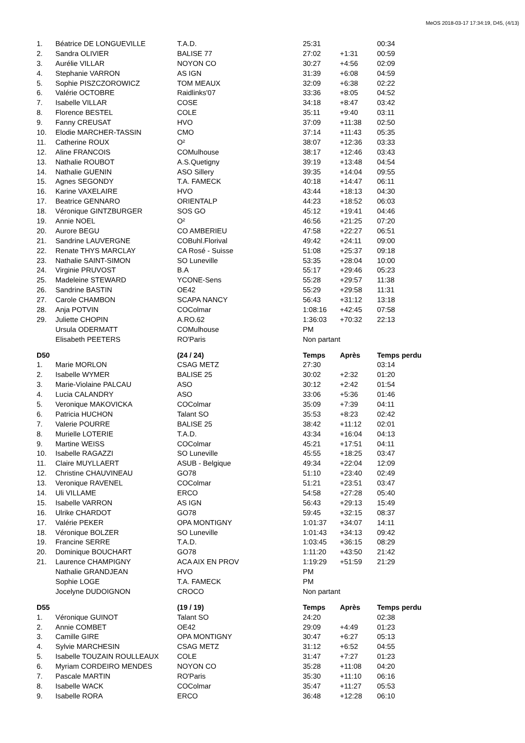MeOS 2018-03-17 17:34:19, D45, (4/13)
| 1. | Béatrice DE LONGUEVILLE | T.A.D. | 25:31 | | 00:34 |
| 2. | Sandra OLIVIER | BALISE 77 | 27:02 | +1:31 | 00:59 |
| 3. | Aurélie VILLAR | NOYON CO | 30:27 | +4:56 | 02:09 |
| 4. | Stephanie VARRON | AS IGN | 31:39 | +6:08 | 04:59 |
| 5. | Sophie PISZCZOROWICZ | TOM MEAUX | 32:09 | +6:38 | 02:22 |
| 6. | Valérie OCTOBRE | Raidlinks'07 | 33:36 | +8:05 | 04:52 |
| 7. | Isabelle VILLAR | COSE | 34:18 | +8:47 | 03:42 |
| 8. | Florence BESTEL | COLE | 35:11 | +9:40 | 03:11 |
| 9. | Fanny CREUSAT | HVO | 37:09 | +11:38 | 02:50 |
| 10. | Elodie MARCHER-TASSIN | CMO | 37:14 | +11:43 | 05:35 |
| 11. | Catherine ROUX | O² | 38:07 | +12:36 | 03:33 |
| 12. | Aline FRANCOIS | COMulhouse | 38:17 | +12:46 | 03:43 |
| 13. | Nathalie ROUBOT | A.S.Quetigny | 39:19 | +13:48 | 04:54 |
| 14. | Nathalie GUENIN | ASO Sillery | 39:35 | +14:04 | 09:55 |
| 15. | Agnes SEGONDY | T.A. FAMECK | 40:18 | +14:47 | 06:11 |
| 16. | Karine VAXELAIRE | HVO | 43:44 | +18:13 | 04:30 |
| 17. | Beatrice GENNARO | ORIENTALP | 44:23 | +18:52 | 06:03 |
| 18. | Véronique GINTZBURGER | SOS GO | 45:12 | +19:41 | 04:46 |
| 19. | Annie NOEL | O² | 46:56 | +21:25 | 07:20 |
| 20. | Aurore BEGU | CO AMBERIEU | 47:58 | +22:27 | 06:51 |
| 21. | Sandrine LAUVERGNE | COBuhl.Florival | 49:42 | +24:11 | 09:00 |
| 22. | Renate THYS MARCLAY | CA Rosé - Suisse | 51:08 | +25:37 | 09:18 |
| 23. | Nathalie SAINT-SIMON | SO Luneville | 53:35 | +28:04 | 10:00 |
| 24. | Virginie PRUVOST | B.A | 55:17 | +29:46 | 05:23 |
| 25. | Madeleine STEWARD | YCONE-Sens | 55:28 | +29:57 | 11:38 |
| 26. | Sandrine BASTIN | OE42 | 55:29 | +29:58 | 11:31 |
| 27. | Carole CHAMBON | SCAPA NANCY | 56:43 | +31:12 | 13:18 |
| 28. | Anja POTVIN | COColmar | 1:08:16 | +42:45 | 07:58 |
| 29. | Juliette CHOPIN | A.RO.62 | 1:36:03 | +70:32 | 22:13 |
| | Ursula ODERMATT | COMulhouse | PM | | |
| | Elisabeth PEETERS | RO'Paris | Non partant | | |
| D50 | | (24 / 24) | Temps | Après | Temps perdu |
| 1. | Marie MORLON | CSAG METZ | 27:30 | | 03:14 |
| 2. | Isabelle WYMER | BALISE 25 | 30:02 | +2:32 | 01:20 |
| 3. | Marie-Violaine PALCAU | ASO | 30:12 | +2:42 | 01:54 |
| 4. | Lucia CALANDRY | ASO | 33:06 | +5:36 | 01:46 |
| 5. | Veronique MAKOVICKA | COColmar | 35:09 | +7:39 | 04:11 |
| 6. | Patricia HUCHON | Talant SO | 35:53 | +8:23 | 02:42 |
| 7. | Valerie POURRE | BALISE 25 | 38:42 | +11:12 | 02:01 |
| 8. | Murielle LOTERIE | T.A.D. | 43:34 | +16:04 | 04:13 |
| 9. | Martine WEISS | COColmar | 45:21 | +17:51 | 04:11 |
| 10. | Isabelle RAGAZZI | SO Luneville | 45:55 | +18:25 | 03:47 |
| 11. | Claire MUYLLAERT | ASUB - Belgique | 49:34 | +22:04 | 12:09 |
| 12. | Christine CHAUVINEAU | GO78 | 51:10 | +23:40 | 02:49 |
| 13. | Veronique RAVENEL | COColmar | 51:21 | +23:51 | 03:47 |
| 14. | Uli VILLAME | ERCO | 54:58 | +27:28 | 05:40 |
| 15. | Isabelle VARRON | AS IGN | 56:43 | +29:13 | 15:49 |
| 16. | Ulrike CHARDOT | GO78 | 59:45 | +32:15 | 08:37 |
| 17. | Valérie PEKER | OPA MONTIGNY | 1:01:37 | +34:07 | 14:11 |
| 18. | Véronique BOLZER | SO Luneville | 1:01:43 | +34:13 | 09:42 |
| 19. | Francine SERRE | T.A.D. | 1:03:45 | +36:15 | 08:29 |
| 20. | Dominique BOUCHART | GO78 | 1:11:20 | +43:50 | 21:42 |
| 21. | Laurence CHAMPIGNY | ACA AIX EN PROV | 1:19:29 | +51:59 | 21:29 |
| | Nathalie GRANDJEAN | HVO | PM | | |
| | Sophie LOGE | T.A. FAMECK | PM | | |
| | Jocelyne DUDOIGNON | CROCO | Non partant | | |
| D55 | | (19 / 19) | Temps | Après | Temps perdu |
| 1. | Véronique GUINOT | Talant SO | 24:20 | | 02:38 |
| 2. | Annie COMBET | OE42 | 29:09 | +4:49 | 01:23 |
| 3. | Camille GIRE | OPA MONTIGNY | 30:47 | +6:27 | 05:13 |
| 4. | Sylvie MARCHESIN | CSAG METZ | 31:12 | +6:52 | 04:55 |
| 5. | Isabelle TOUZAIN ROULLEAUX | COLE | 31:47 | +7:27 | 01:23 |
| 6. | Myriam CORDEIRO MENDES | NOYON CO | 35:28 | +11:08 | 04:20 |
| 7. | Pascale MARTIN | RO'Paris | 35:30 | +11:10 | 06:16 |
| 8. | Isabelle WACK | COColmar | 35:47 | +11:27 | 05:53 |
| 9. | Isabelle RORA | ERCO | 36:48 | +12:28 | 06:10 |